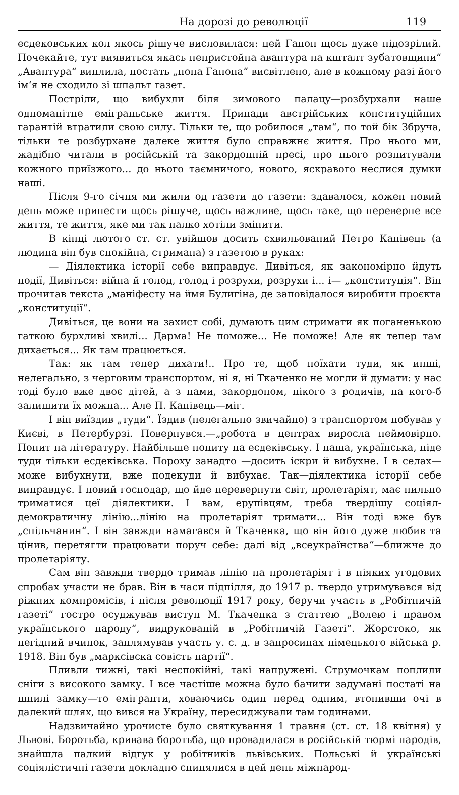На дорозі до революції 119
есдековських кол якось рішуче висловилася: цей Гапон щось дуже підозрілий. Почекайте, тут виявиться якась непристойна авантура на кшталт зубатовщини“ „Авантура“ виплила, постать „попа Гапона“ висвітлено, але в кожному разі його ім‘я не сходило зі шпальт газет.
Постріли, що вибухли біля зимового палацу—розбурхали наше одноманітне еміграньське життя. Принади австрійських конституційних гарантій втратили свою силу. Тільки те, що робилося „там“, по той бік Збруча, тільки те розбурхане далеке життя було справжнє життя. Про нього ми, жадібно читали в російській та закордонній пресі, про нього розпитували кожного приїзжого... до нього таємничого, нового, яскравого неслися думки наші.
Після 9-го січня ми жили од газети до газети: здавалося, кожен новий день може принести щось рішуче, щось важливе, щось таке, що переверне все життя, те життя, яке ми так палко хотіли змінити.
В кінці лютого ст. ст. увійшов досить схвильований Петро Канівець (а людина він був спокійна, стримана) з газетою в руках:
— Діялектика історії себе виправдує. Дивіться, як закономірно йдуть події, Дивіться: війна й голод, голод і розрухи, розрухи і... і— „конституція“. Він прочитав текста „маніфесту на ймя Булигіна, де заповідалося виробити проєкта „конституції“.
Дивіться, це вони на захист собі, думають цим стримати як поганенькою гаткою бурхливі хвилі... Дарма! Не поможе... Не поможе! Але як тепер там дихається... Як там працюється.
Так: як там тепер дихати!.. Про те, щоб поїхати туди, як инші, нелегально, з черговим транспортом, ні я, ні Ткаченко не могли й думати: у нас тоді було вже двоє дітей, а з нами, закордоном, нікого з родичів, на кого-б залишити їх можна... Але П. Канівець—міг.
І він виїздив „туди“. Їздив (нелегально звичайно) з транспортом побував у Києві, в Петербурзі. Повернувся.—„робота в центрах виросла неймовірно. Попит на літературу. Найбільше попиту на есдеківську. І наша, українська, піде туди тільки есдеківська. Пороху занадто —досить іскри й вибухне. І в селах—може вибухнути, вже подекуди й вибухає. Так—діялектика історії себе виправдує. І новий господар, що йде перевернути світ, пролетаріят, має пильно триматися цеї діялектики. І вам, ерупівцям, треба твердішу соціял-демократичну лінію...лінію на пролетаріят тримати... Він тоді вже був „спільчанин“. І він завжди намагався й Ткаченка, що він його дуже любив та цінив, перетягти працювати поруч себе: далі від „всеукраїнства“—ближче до пролетаріяту.
Сам він завжди твердо тримав лінію на пролетаріят і в ніяких угодових спробах участи не брав. Він в часи підпілля, до 1917 р. твердо утримувався від ріжних компромісів, і після революції 1917 року, беручи участь в „Робітничій газеті“ гостро осуджував виступ М. Ткаченка з статтею „Волею і правом українського народу“, видрукованій в „Робітничій Газеті“. Жорстоко, як негідний вчинок, заплямував участь у. с. д. в запросинах німецького війська р. 1918. Він був „марксівска совість партії“.
Пливли тижні, такі неспокійні, такі напружені. Струмочкам поплили сніги з високого замку. І все частіше можна було бачити задумані постаті на шпилі замку—то еміґранти, ховаючись один перед одним, втопивши очі в далекий шлях, що вився на Україну, пересиджували там годинами.
Надзвичайно урочисте було святкування 1 травня (ст. ст. 18 квітня) у Львові. Боротьба, кривава боротьба, що провадилася в російській тюрмі народів, знайшла палкий відгук у робітників львівських. Польські й українські соціялістичні газети докладно спинялися в цей день міжнарод-